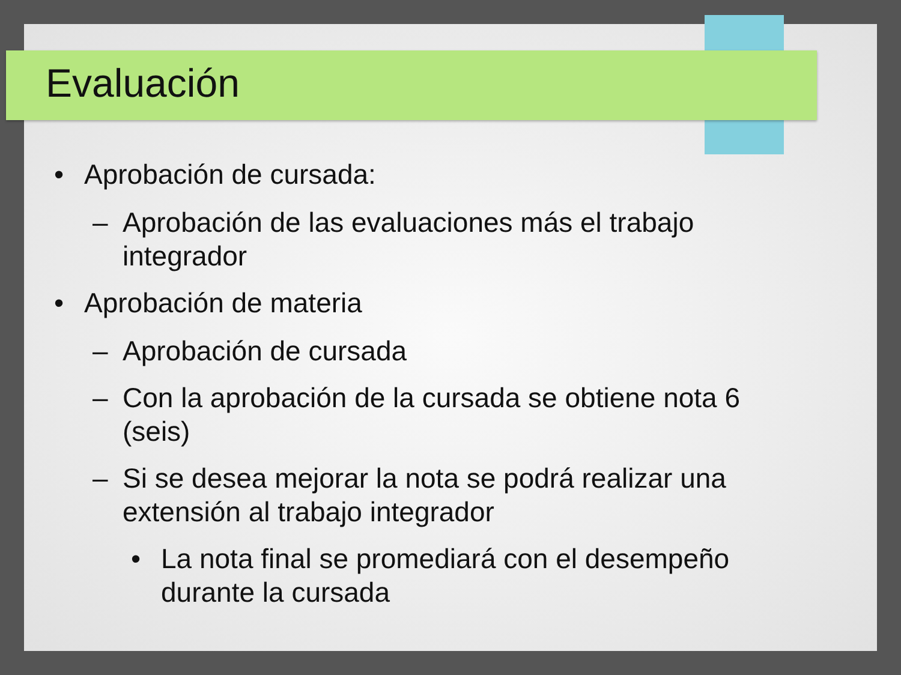Evaluación
• Aprobación de cursada:
– Aprobación de las evaluaciones más el trabajo integrador
• Aprobación de materia
– Aprobación de cursada
– Con la aprobación de la cursada se obtiene nota 6 (seis)
– Si se desea mejorar la nota se podrá realizar una extensión al trabajo integrador
• La nota final se promediará con el desempeño durante la cursada